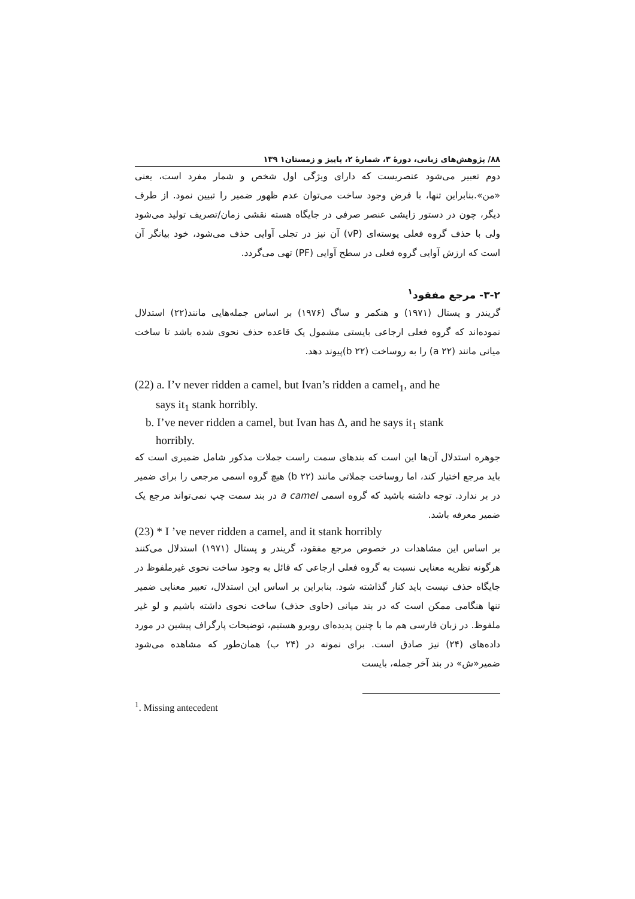۸۸/ پژوهش‌های زبانی، دورهٔ ۳، شمارهٔ ۲، پاییز و زمستان۱ ۱۳۹
دوم تعبیر می‌شود عنصریست که دارای ویژگی اول شخص و شمار مفرد است، یعنی «من».بنابراین تنها، با فرض وجود ساخت می‌توان عدم ظهور ضمیر را تبیین نمود. از طرف دیگر، چون در دستور زایشی عنصر صرفی در جایگاه هسته نقشی زمان/تصریف تولید می‌شود ولی با حذف گروه فعلی پوسته‌ای (vP) آن نیز در تجلی آوایی حذف می‌شود، خود بیانگر آن است که ارزش آوایی گروه فعلی در سطح آوایی (PF) تهی می‌گردد.
۳-۲- مرجع مفقود<sup>۱</sup>
گریندر و پستال (۱۹۷۱) و هنکمر و ساگ (۱۹۷۶) بر اساس جمله‌هایی مانند(۲۲) استدلال نموده‌اند که گروه فعلی ارجاعی بایستی مشمول یک قاعده حذف نحوی شده باشد تا ساخت میانی مانند (a ۲۲) را به روساخت (b ۲۲)پیوند دهد.
(22) a. I’v never ridden a camel, but Ivan’s ridden a camel<sub>1</sub>, and he
says it<sub>1</sub> stank horribly.
b. I’ve never ridden a camel, but Ivan has Δ, and he says it<sub>1</sub> stank
horribly.
جوهره استدلال آن‌ها این است که بندهای سمت راست جملات مذکور شامل ضمیری است که باید مرجع اختیار کند، اما روساخت جملاتی مانند (b ۲۲) هیچ گروه اسمی مرجعی را برای ضمیر در بر ندارد. توجه داشته باشید که گروه اسمی a camel در بند سمت چپ نمی‌تواند مرجع یک ضمیر معرفه باشد.
(23) * I ’ve never ridden a camel, and it stank horribly
بر اساس این مشاهدات در خصوص مرجع مفقود، گریندر و پستال (۱۹۷۱) استدلال می‌کنند هرگونه نظریه معنایی نسبت به گروه فعلی ارجاعی که قائل به وجود ساخت نحوی غیرملفوظ در جایگاه حذف نیست باید کنار گذاشته شود. بنابراین بر اساس این استدلال، تعبیر معنایی ضمیر تنها هنگامی ممکن است که در بند میانی (حاوی حذف) ساخت نحوی داشته باشیم و لو غیر ملفوظ. در زبان فارسی هم ما با چنین پدیده‌ای روبرو هستیم، توضیحات پارگراف پیشین در مورد داده‌های (۲۴) نیز صادق است. برای نمونه در (۲۴ ب) همان‌طور که مشاهده می‌شود ضمیر«ش» در بند آخر جمله، بایست
<sup>1</sup>. Missing antecedent